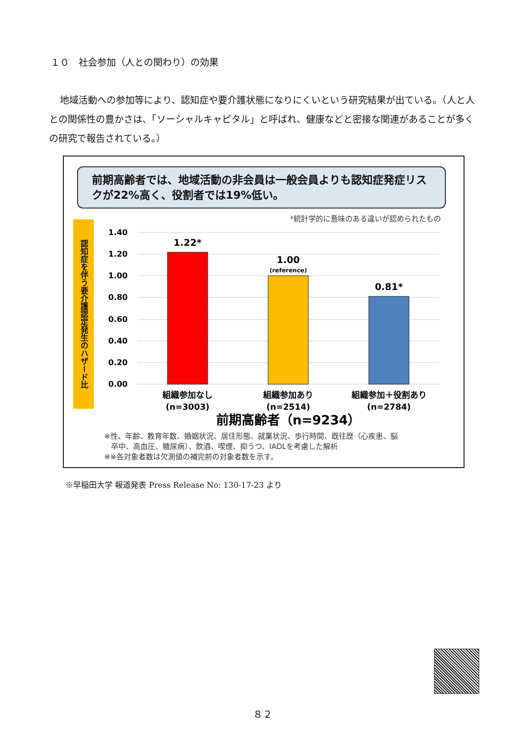１０　社会参加（人との関わり）の効果
地域活動への参加等により、認知症や要介護状態になりにくいという研究結果が出ている。（人と人との関係性の豊かさは、「ソーシャルキャピタル」と呼ばれ、健康などと密接な関連があることが多くの研究で報告されている。）
前期高齢者では、地域活動の非会員は一般会員よりも認知症発症リスクが22%高く、役割者では19%低い。
*統計学的に意味のある違いが認められたもの
認知症を伴う要介護認定発生のハザード比
1.40
1.20
1.00
0.80
0.60
0.40
0.20
0.00
1.22*
1.00
0.81*
(reference)
組織参加なし
(n=3003)
組織参加あり
(n=2514)
組織参加＋役割あり
(n=2784)
前期高齢者（n=9234）
※性、年齢、教育年数、婚姻状況、居住形態、就業状況、歩行時間、既往歴（心疾患、脳
卒中、高血圧、糖尿病）、飲酒、喫煙、抑うつ、IADLを考慮した解析
※※各対象者数は欠測値の補完前の対象者数を示す。
※早稲田大学 報道発表 Press Release No: 130-17-23 より
８２